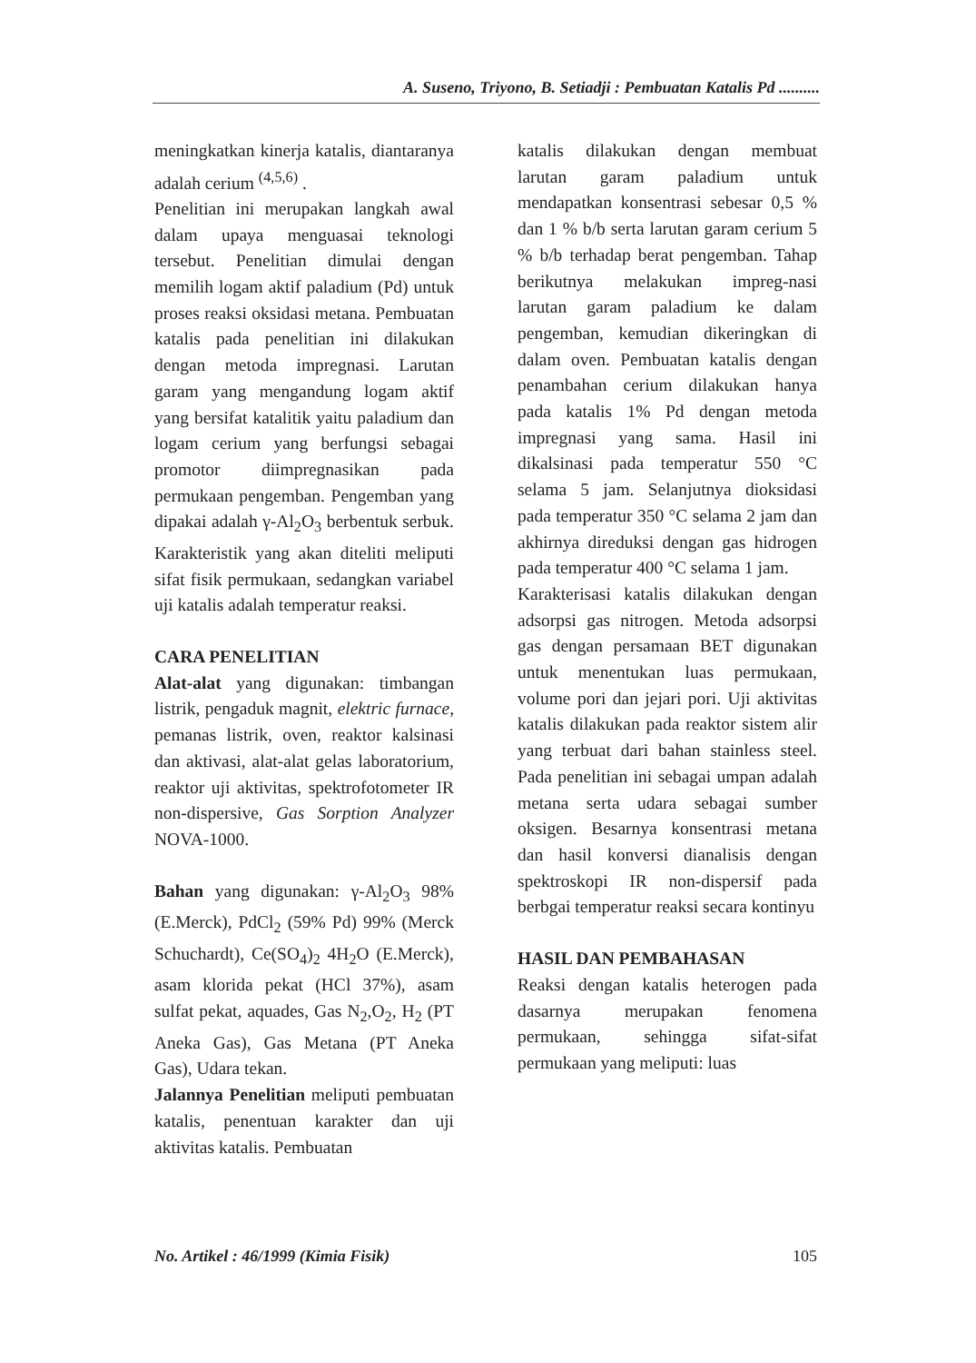A. Suseno, Triyono, B. Setiadji : Pembuatan Katalis Pd ..........
meningkatkan kinerja katalis, diantaranya adalah cerium <sup>(4,5,6)</sup> .
Penelitian ini merupakan langkah awal dalam upaya menguasai teknologi tersebut. Penelitian dimulai dengan memilih logam aktif paladium (Pd) untuk proses reaksi oksidasi metana. Pembuatan katalis pada penelitian ini dilakukan dengan metoda impregnasi. Larutan garam yang mengandung logam aktif yang bersifat katalitik yaitu paladium dan logam cerium yang berfungsi sebagai promotor diimpregnasikan pada permukaan pengemban. Pengemban yang dipakai adalah γ-Al<sub>2</sub>O<sub>3</sub> berbentuk serbuk. Karakteristik yang akan diteliti meliputi sifat fisik permukaan, sedangkan variabel uji katalis adalah temperatur reaksi.
CARA PENELITIAN
Alat-alat yang digunakan: timbangan listrik, pengaduk magnit, elektric furnace, pemanas listrik, oven, reaktor kalsinasi dan aktivasi, alat-alat gelas laboratorium, reaktor uji aktivitas, spektrofotometer IR non-dispersive, Gas Sorption Analyzer NOVA-1000.
Bahan yang digunakan: γ-Al<sub>2</sub>O<sub>3</sub> 98% (E.Merck), PdCl<sub>2</sub> (59% Pd) 99% (Merck Schuchardt), Ce(SO<sub>4</sub>)<sub>2</sub> 4H<sub>2</sub>O (E.Merck), asam klorida pekat (HCl 37%), asam sulfat pekat, aquades, Gas N<sub>2</sub>,O<sub>2</sub>, H<sub>2</sub> (PT Aneka Gas), Gas Metana (PT Aneka Gas), Udara tekan.
Jalannya Penelitian meliputi pembuatan katalis, penentuan karakter dan uji aktivitas katalis. Pembuatan
katalis dilakukan dengan membuat larutan garam paladium untuk mendapatkan konsentrasi sebesar 0,5 % dan 1 % b/b serta larutan garam cerium 5 % b/b terhadap berat pengemban. Tahap berikutnya melakukan impreg-nasi larutan garam paladium ke dalam pengemban, kemudian dikeringkan di dalam oven. Pembuatan katalis dengan penambahan cerium dilakukan hanya pada katalis 1% Pd dengan metoda impregnasi yang sama. Hasil ini dikalsinasi pada temperatur 550 °C selama 5 jam. Selanjutnya dioksidasi pada temperatur 350 °C selama 2 jam dan akhirnya direduksi dengan gas hidrogen pada temperatur 400 °C selama 1 jam.
Karakterisasi katalis dilakukan dengan adsorpsi gas nitrogen. Metoda adsorpsi gas dengan persamaan BET digunakan untuk menentukan luas permukaan, volume pori dan jejari pori. Uji aktivitas katalis dilakukan pada reaktor sistem alir yang terbuat dari bahan stainless steel. Pada penelitian ini sebagai umpan adalah metana serta udara sebagai sumber oksigen. Besarnya konsentrasi metana dan hasil konversi dianalisis dengan spektroskopi IR non-dispersif pada berbgai temperatur reaksi secara kontinyu
HASIL DAN PEMBAHASAN
Reaksi dengan katalis heterogen pada dasarnya merupakan fenomena permukaan, sehingga sifat-sifat permukaan yang meliputi: luas
No. Artikel : 46/1999 (Kimia Fisik) 105